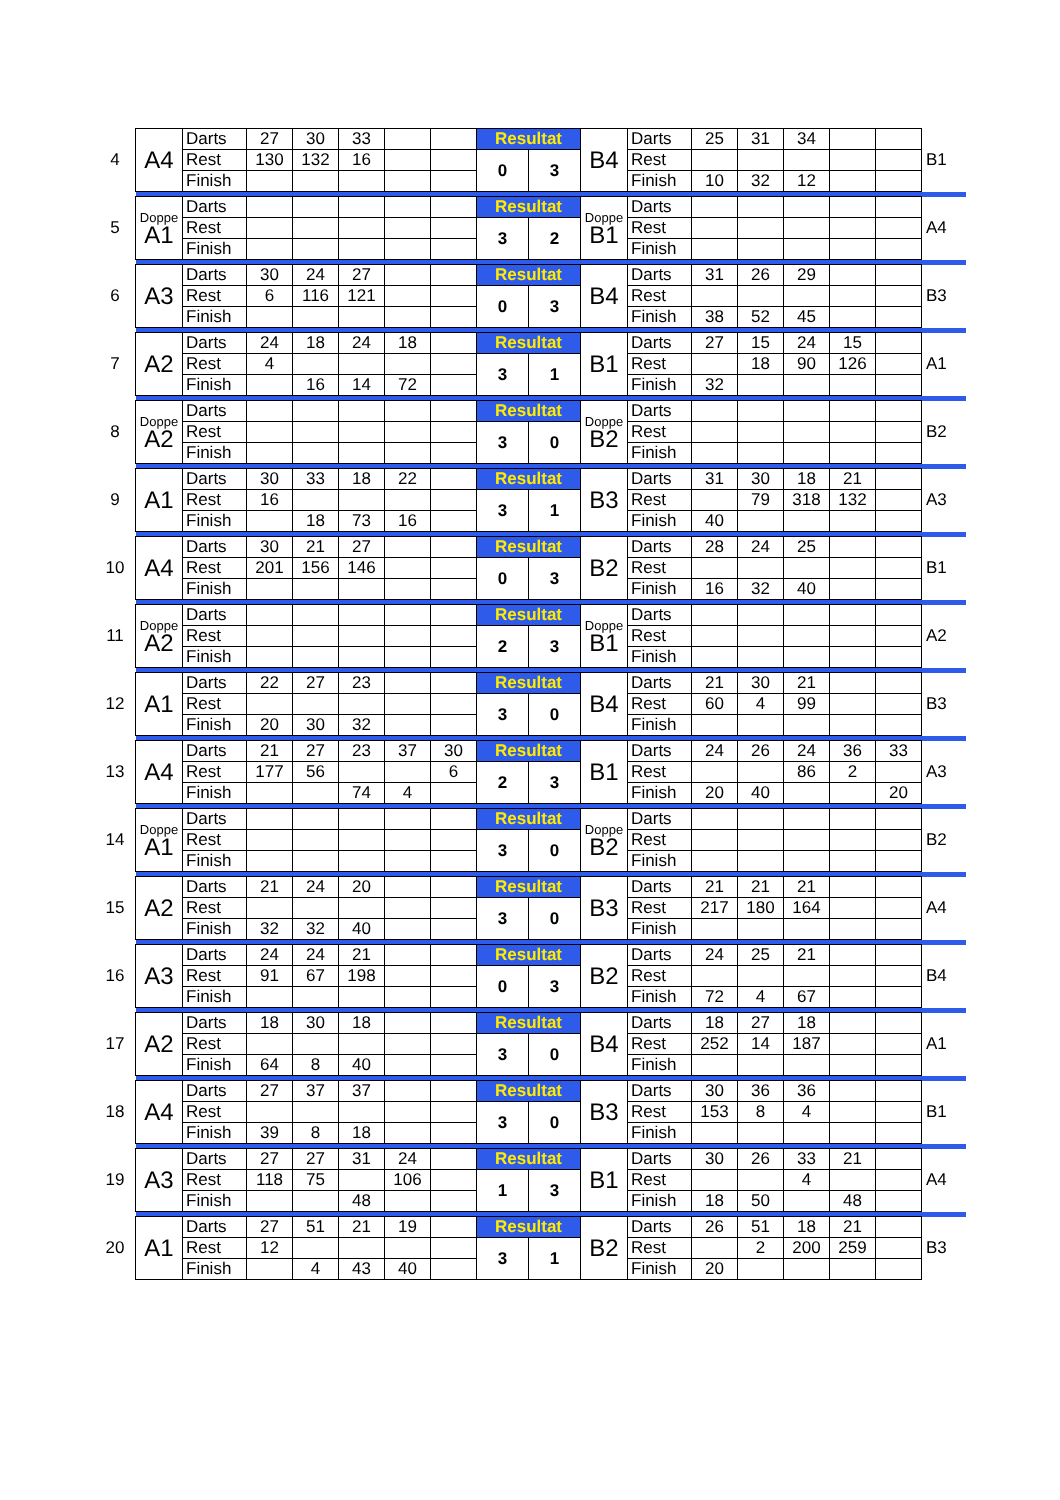| 4 | A4 | Darts | 27 | 30 | 33 | | | Resultat | | B4 | Darts | 25 | 31 | 34 | | | B1 | |
| | | Rest | 130 | 132 | 16 | | | 0 | 3 | | Rest | | | | | | | |
| | | Finish | | | | | | | | | Finish | 10 | 32 | 12 | | | | |
| 5 | Doppe A1 | Darts | | | | | | Resultat | | Doppe B1 | Darts | | | | | | A4 | |
| | | Rest | | | | | | 3 | 2 | | Rest | | | | | | | |
| | | Finish | | | | | | | | | Finish | | | | | | | |
| 6 | A3 | Darts | 30 | 24 | 27 | | | Resultat | | B4 | Darts | 31 | 26 | 29 | | | B3 | |
| | | Rest | 6 | 116 | 121 | | | 0 | 3 | | Rest | | | | | | | |
| | | Finish | | | | | | | | | Finish | 38 | 52 | 45 | | | | |
| 7 | A2 | Darts | 24 | 18 | 24 | 18 | | Resultat | | B1 | Darts | 27 | 15 | 24 | 15 | | A1 | |
| | | Rest | 4 | | | | | 3 | 1 | | Rest | | 18 | 90 | 126 | | | |
| | | Finish | | 16 | 14 | 72 | | | | | Finish | 32 | | | | | | |
| 8 | Doppe A2 | Darts | | | | | | Resultat | | Doppe B2 | Darts | | | | | | B2 | |
| | | Rest | | | | | | 3 | 0 | | Rest | | | | | | | |
| | | Finish | | | | | | | | | Finish | | | | | | | |
| 9 | A1 | Darts | 30 | 33 | 18 | 22 | | Resultat | | B3 | Darts | 31 | 30 | 18 | 21 | | A3 | |
| | | Rest | 16 | | | | | 3 | 1 | | Rest | | 79 | 318 | 132 | | | |
| | | Finish | | 18 | 73 | 16 | | | | | Finish | 40 | | | | | | |
| 10 | A4 | Darts | 30 | 21 | 27 | | | Resultat | | B2 | Darts | 28 | 24 | 25 | | | B1 | |
| | | Rest | 201 | 156 | 146 | | | 0 | 3 | | Rest | | | | | | | |
| | | Finish | | | | | | | | | Finish | 16 | 32 | 40 | | | | |
| 11 | Doppe A2 | Darts | | | | | | Resultat | | Doppe B1 | Darts | | | | | | A2 | |
| | | Rest | | | | | | 2 | 3 | | Rest | | | | | | | |
| | | Finish | | | | | | | | | Finish | | | | | | | |
| 12 | A1 | Darts | 22 | 27 | 23 | | | Resultat | | B4 | Darts | 21 | 30 | 21 | | | B3 | |
| | | Rest | | | | | | 3 | 0 | | Rest | 60 | 4 | 99 | | | | |
| | | Finish | 20 | 30 | 32 | | | | | | Finish | | | | | | | |
| 13 | A4 | Darts | 21 | 27 | 23 | 37 | 30 | Resultat | | B1 | Darts | 24 | 26 | 24 | 36 | 33 | A3 | |
| | | Rest | 177 | 56 | | | 6 | 2 | 3 | | Rest | | | 86 | 2 | | | |
| | | Finish | | | 74 | 4 | | | | | Finish | 20 | 40 | | | 20 | | |
| 14 | Doppe A1 | Darts | | | | | | Resultat | | Doppe B2 | Darts | | | | | | B2 | |
| | | Rest | | | | | | 3 | 0 | | Rest | | | | | | | |
| | | Finish | | | | | | | | | Finish | | | | | | | |
| 15 | A2 | Darts | 21 | 24 | 20 | | | Resultat | | B3 | Darts | 21 | 21 | 21 | | | A4 | |
| | | Rest | | | | | | 3 | 0 | | Rest | 217 | 180 | 164 | | | | |
| | | Finish | 32 | 32 | 40 | | | | | | Finish | | | | | | | |
| 16 | A3 | Darts | 24 | 24 | 21 | | | Resultat | | B2 | Darts | 24 | 25 | 21 | | | B4 | |
| | | Rest | 91 | 67 | 198 | | | 0 | 3 | | Rest | | | | | | | |
| | | Finish | | | | | | | | | Finish | 72 | 4 | 67 | | | | |
| 17 | A2 | Darts | 18 | 30 | 18 | | | Resultat | | B4 | Darts | 18 | 27 | 18 | | | A1 | |
| | | Rest | | | | | | 3 | 0 | | Rest | 252 | 14 | 187 | | | | |
| | | Finish | 64 | 8 | 40 | | | | | | Finish | | | | | | | |
| 18 | A4 | Darts | 27 | 37 | 37 | | | Resultat | | B3 | Darts | 30 | 36 | 36 | | | B1 | |
| | | Rest | | | | | | 3 | 0 | | Rest | 153 | 8 | 4 | | | | |
| | | Finish | 39 | 8 | 18 | | | | | | Finish | | | | | | | |
| 19 | A3 | Darts | 27 | 27 | 31 | 24 | | Resultat | | B1 | Darts | 30 | 26 | 33 | 21 | | A4 | |
| | | Rest | 118 | 75 | | 106 | | 1 | 3 | | Rest | | | 4 | | | | |
| | | Finish | | | 48 | | | | | | Finish | 18 | 50 | | 48 | | | |
| 20 | A1 | Darts | 27 | 51 | 21 | 19 | | Resultat | | B2 | Darts | 26 | 51 | 18 | 21 | | B3 | |
| | | Rest | 12 | | | | | 3 | 1 | | Rest | | 2 | 200 | 259 | | | |
| | | Finish | | 4 | 43 | 40 | | | | | Finish | 20 | | | | | | |